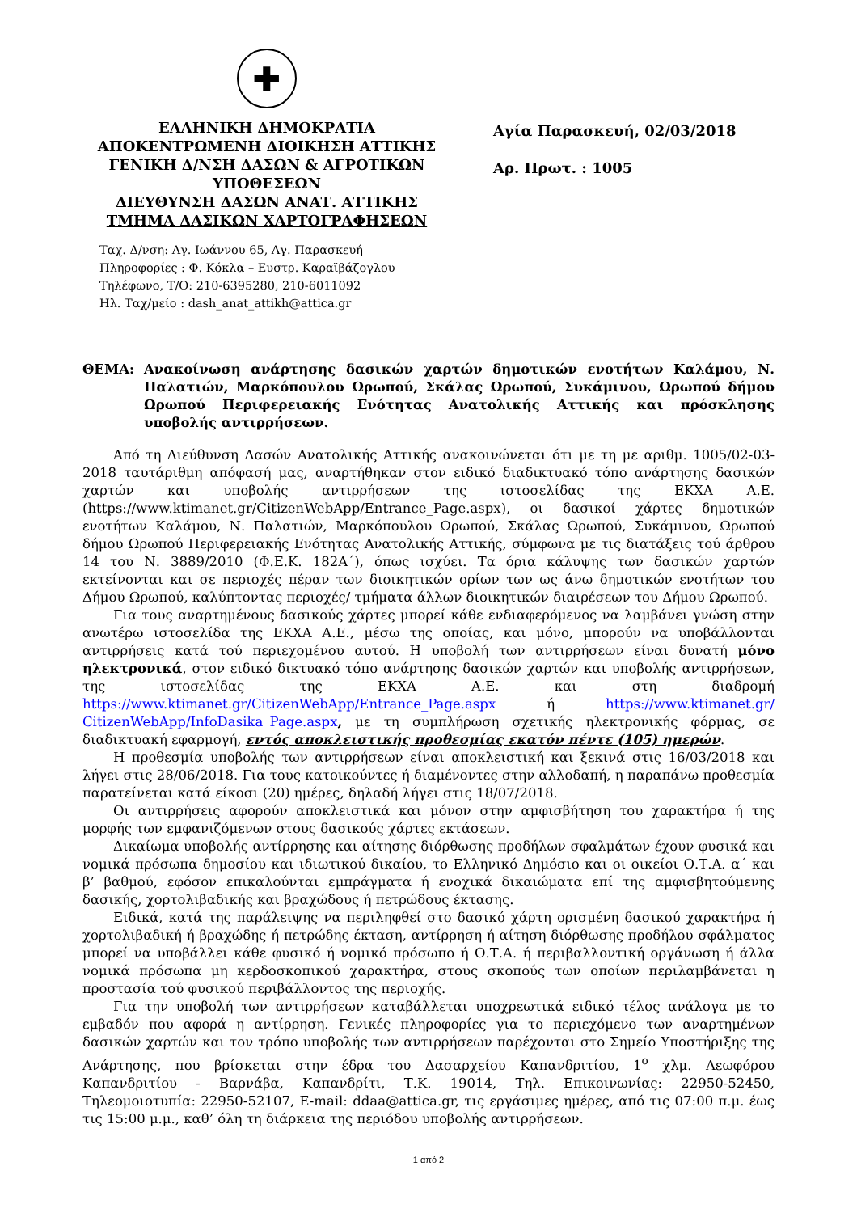✚
ΕΛΛΗΝΙΚΗ ΔΗΜΟΚΡΑΤΙΑ
ΑΠΟΚΕΝΤΡΩΜΕΝΗ ΔΙΟΙΚΗΣΗ ΑΤΤΙΚΗΣ
ΓΕΝΙΚΗ Δ/ΝΣΗ ΔΑΣΩΝ & ΑΓΡΟΤΙΚΩΝ ΥΠΟΘΕΣΕΩΝ
ΔΙΕΥΘΥΝΣΗ ΔΑΣΩΝ ΑΝΑΤ. ΑΤΤΙΚΗΣ
ΤΜΗΜΑ ΔΑΣΙΚΩΝ ΧΑΡΤΟΓΡΑΦΗΣΕΩΝ
Αγία Παρασκευή, 02/03/2018
Αρ. Πρωτ. : 1005
Ταχ. Δ/νση: Αγ. Ιωάννου 65, Αγ. Παρασκευή
Πληροφορίες : Φ. Κόκλα – Ευστρ. Καραϊβάζογλου
Τηλέφωνο, Τ/Ο: 210-6395280, 210-6011092
Ηλ. Ταχ/μείο : dash_anat_attikh@attica.gr
ΘΕΜΑ: Ανακοίνωση ανάρτησης δασικών χαρτών δημοτικών ενοτήτων Καλάμου, Ν. Παλατιών, Μαρκόπουλου Ωρωπού, Σκάλας Ωρωπού, Συκάμινου, Ωρωπού δήμου Ωρωπού Περιφερειακής Ενότητας Ανατολικής Αττικής και πρόσκλησης υποβολής αντιρρήσεων.
Από τη Διεύθυνση Δασών Ανατολικής Αττικής ανακοινώνεται ότι με τη με αριθμ. 1005/02-03-2018 ταυτάριθμη απόφασή μας, αναρτήθηκαν στον ειδικό διαδικτυακό τόπο ανάρτησης δασικών χαρτών και υποβολής αντιρρήσεων της ιστοσελίδας της ΕΚΧΑ Α.Ε. (https://www.ktimanet.gr/CitizenWebApp/Entrance_Page.aspx), οι δασικοί χάρτες δημοτικών ενοτήτων Καλάμου, Ν. Παλατιών, Μαρκόπουλου Ωρωπού, Σκάλας Ωρωπού, Συκάμινου, Ωρωπού δήμου Ωρωπού Περιφερειακής Ενότητας Ανατολικής Αττικής, σύμφωνα με τις διατάξεις τού άρθρου 14 του Ν. 3889/2010 (Φ.Ε.Κ. 182Α΄), όπως ισχύει. Τα όρια κάλυψης των δασικών χαρτών εκτείνονται και σε περιοχές πέραν των διοικητικών ορίων των ως άνω δημοτικών ενοτήτων του Δήμου Ωρωπού, καλύπτοντας περιοχές/ τμήματα άλλων διοικητικών διαιρέσεων του Δήμου Ωρωπού.
Για τους αναρτημένους δασικούς χάρτες μπορεί κάθε ενδιαφερόμενος να λαμβάνει γνώση στην ανωτέρω ιστοσελίδα της ΕΚΧΑ Α.Ε., μέσω της οποίας, και μόνο, μπορούν να υποβάλλονται αντιρρήσεις κατά τού περιεχομένου αυτού. Η υποβολή των αντιρρήσεων είναι δυνατή μόνο ηλεκτρονικά, στον ειδικό δικτυακό τόπο ανάρτησης δασικών χαρτών και υποβολής αντιρρήσεων, της ιστοσελίδας της ΕΚΧΑ Α.Ε. και στη διαδρομή https://www.ktimanet.gr/CitizenWebApp/Entrance_Page.aspx ή https://www.ktimanet.gr/ CitizenWebApp/InfoDasika_Page.aspx, με τη συμπλήρωση σχετικής ηλεκτρονικής φόρμας, σε διαδικτυακή εφαρμογή, εντός αποκλειστικής προθεσμίας εκατόν πέντε (105) ημερών.
Η προθεσμία υποβολής των αντιρρήσεων είναι αποκλειστική και ξεκινά στις 16/03/2018 και λήγει στις 28/06/2018. Για τους κατοικούντες ή διαμένοντες στην αλλοδαπή, η παραπάνω προθεσμία παρατείνεται κατά είκοσι (20) ημέρες, δηλαδή λήγει στις 18/07/2018.
Οι αντιρρήσεις αφορούν αποκλειστικά και μόνον στην αμφισβήτηση του χαρακτήρα ή της μορφής των εμφανιζόμενων στους δασικούς χάρτες εκτάσεων.
Δικαίωμα υποβολής αντίρρησης και αίτησης διόρθωσης προδήλων σφαλμάτων έχουν φυσικά και νομικά πρόσωπα δημοσίου και ιδιωτικού δικαίου, το Ελληνικό Δημόσιο και οι οικείοι Ο.Τ.Α. α΄ και β’ βαθμού, εφόσον επικαλούνται εμπράγματα ή ενοχικά δικαιώματα επί της αμφισβητούμενης δασικής, χορτολιβαδικής και βραχώδους ή πετρώδους έκτασης.
Ειδικά, κατά της παράλειψης να περιληφθεί στο δασικό χάρτη ορισμένη δασικού χαρακτήρα ή χορτολιβαδική ή βραχώδης ή πετρώδης έκταση, αντίρρηση ή αίτηση διόρθωσης προδήλου σφάλματος μπορεί να υποβάλλει κάθε φυσικό ή νομικό πρόσωπο ή Ο.Τ.Α. ή περιβαλλοντική οργάνωση ή άλλα νομικά πρόσωπα μη κερδοσκοπικού χαρακτήρα, στους σκοπούς των οποίων περιλαμβάνεται η προστασία τού φυσικού περιβάλλοντος της περιοχής.
Για την υποβολή των αντιρρήσεων καταβάλλεται υποχρεωτικά ειδικό τέλος ανάλογα με το εμβαδόν που αφορά η αντίρρηση. Γενικές πληροφορίες για το περιεχόμενο των αναρτημένων δασικών χαρτών και τον τρόπο υποβολής των αντιρρήσεων παρέχονται στο Σημείο Υποστήριξης της Ανάρτησης, που βρίσκεται στην έδρα του Δασαρχείου Καπανδριτίου, 1<sup>ο</sup> χλμ. Λεωφόρου Καπανδριτίου - Βαρνάβα, Καπανδρίτι, Τ.Κ. 19014, Τηλ. Επικοινωνίας: 22950-52450, Τηλεομοιοτυπία: 22950-52107, E-mail: ddaa@attica.gr, τις εργάσιμες ημέρες, από τις 07:00 π.μ. έως τις 15:00 μ.μ., καθ’ όλη τη διάρκεια της περιόδου υποβολής αντιρρήσεων.
1 από 2